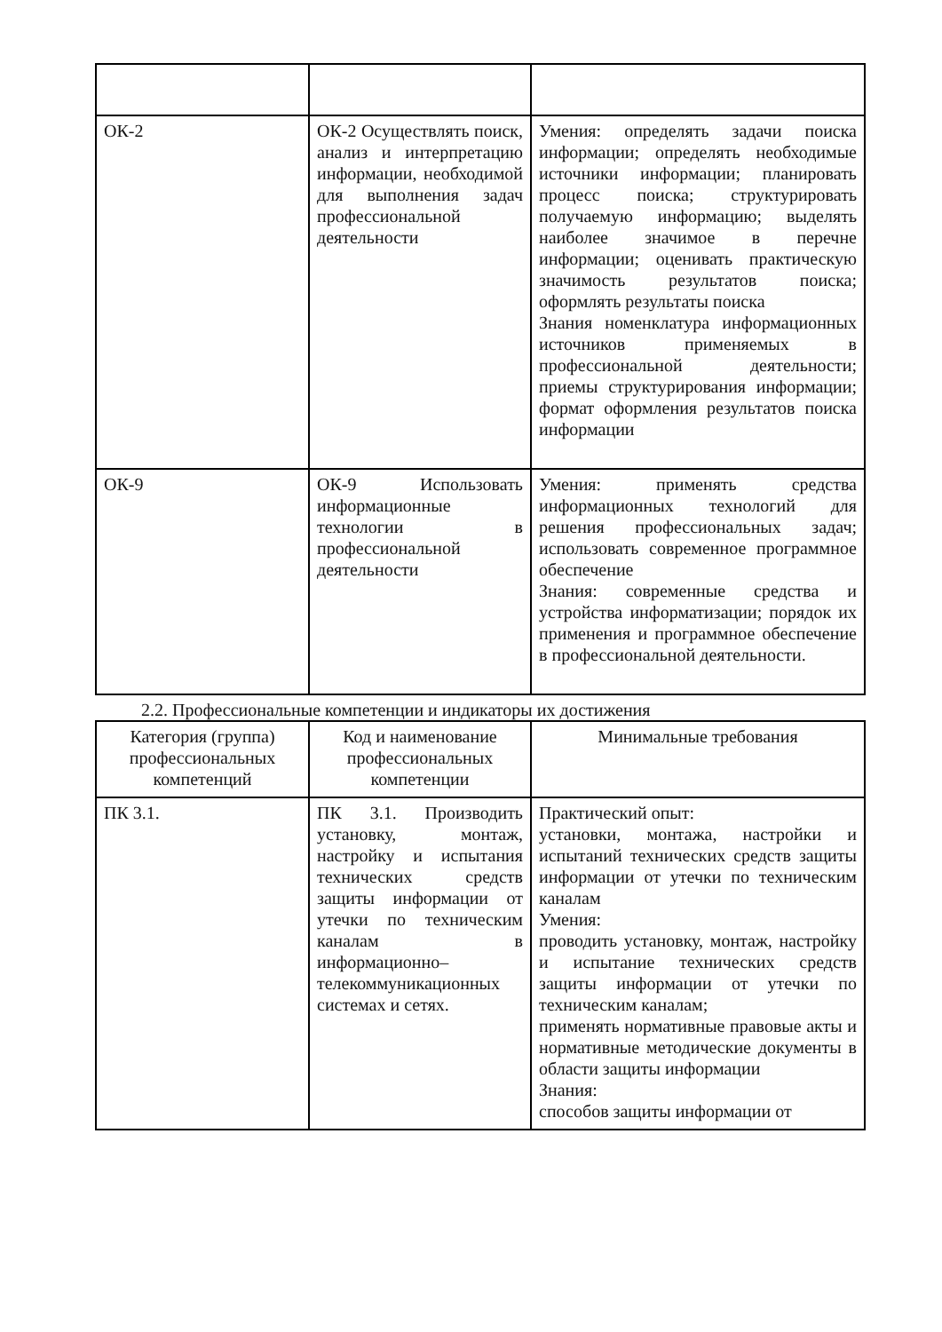| ОК-2 | ОК-2 Осуществлять поиск, анализ и интерпретацию информации, необходимой для выполнения задач профессиональной деятельности | Умения: определять задачи поиска информации; определять необходимые источники информации; планировать процесс поиска; структурировать получаемую информацию; выделять наиболее значимое в перечне информации; оценивать практическую значимость результатов поиска; оформлять результаты поиска Знания номенклатура информационных источников применяемых в профессиональной деятельности; приемы структурирования информации; формат оформления результатов поиска информации |
| ОК-9 | ОК-9 Использовать информационные технологии в профессиональной деятельности | Умения: применять средства информационных технологий для решения профессиональных задач; использовать современное программное обеспечение Знания: современные средства и устройства информатизации; порядок их применения и программное обеспечение в профессиональной деятельности. |
2.2. Профессиональные компетенции и индикаторы их достижения
| Категория (группа) профессиональных компетенций | Код и наименование профессиональных компетенции | Минимальные требования |
| --- | --- | --- |
| ПК 3.1. | ПК 3.1. Производить установку, монтаж, настройку и испытания технических средств защиты информации от утечки по техническим каналам в информационно–телекоммуникационных системах и сетях. | Практический опыт: установки, монтажа, настройки и испытаний технических средств защиты информации от утечки по техническим каналам Умения: проводить установку, монтаж, настройку и испытание технических средств защиты информации от утечки по техническим каналам; применять нормативные правовые акты и нормативные методические документы в области защиты информации Знания: способов защиты информации от |